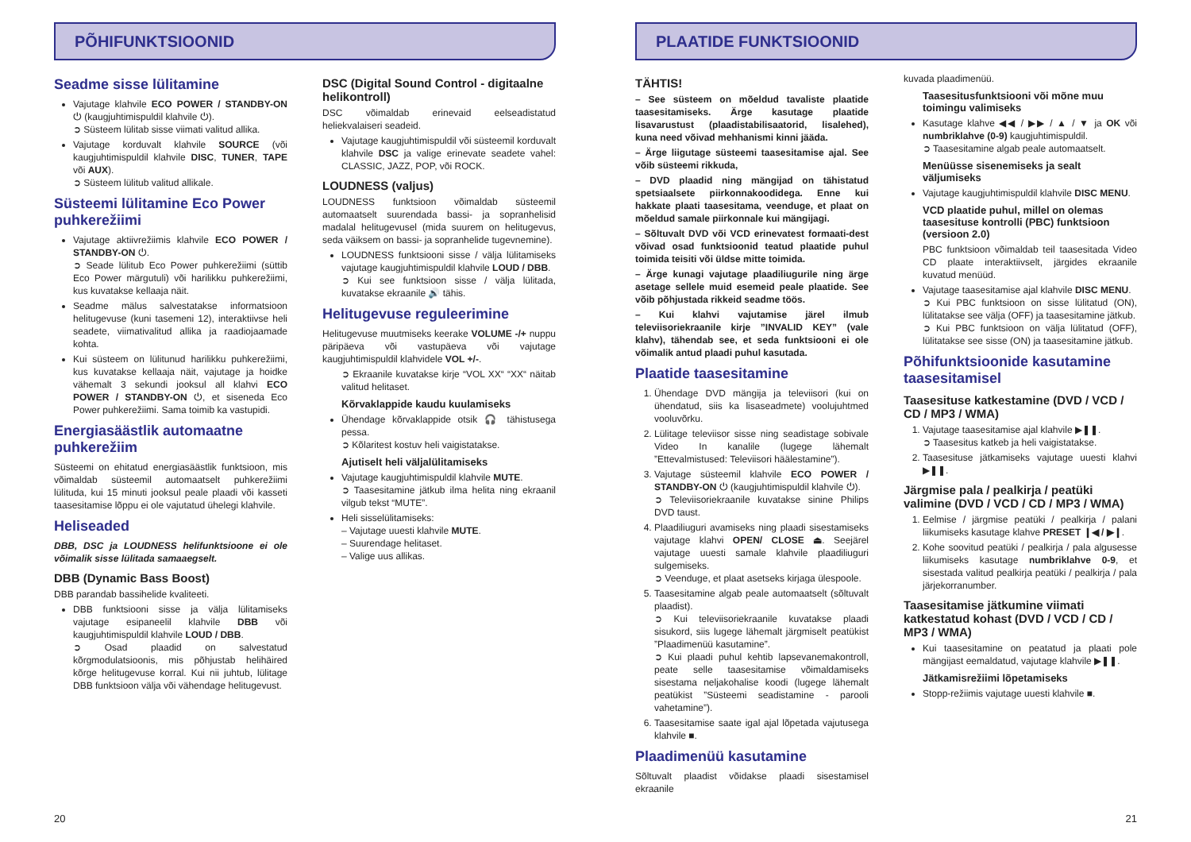PÕHIFUNKTSIOONID
Seadme sisse lülitamine
Vajutage klahvile ECO POWER / STANDBY-ON ⏻ (kaugjuhtimispuldil klahvile ⏻).
➲ Süsteem lülitab sisse viimati valitud allika.
Vajutage korduvalt klahvile SOURCE (või kaugjuhtimispuldil klahvile DISC, TUNER, TAPE või AUX).
➲ Süsteem lülitub valitud allikale.
Süsteemi lülitamine Eco Power puhkerežiimi
Vajutage aktiivrežiimis klahvile ECO POWER / STANDBY-ON ⏻.
➲ Seade lülitub Eco Power puhkerežiimi (süttib Eco Power märgutuli) või harilikku puhkerežiimi, kus kuvatakse kellaaja näit.
Seadme mälus salvestatakse informatsioon helitugevuse (kuni tasemeni 12), interaktiivse heli seadete, viimativalitud allika ja raadiojaamade kohta.
Kui süsteem on lülitunud harilikku puhkerežiimi, kus kuvatakse kellaaja näit, vajutage ja hoidke vähemalt 3 sekundi jooksul all klahvi ECO POWER / STANDBY-ON ⏻, et siseneda Eco Power puhkerežiimi. Sama toimib ka vastupidi.
Energiasäästlik automaatne puhkerežiim
Süsteemi on ehitatud energiasäästlik funktsioon, mis võimaldab süsteemil automaatselt puhkerežiimi lülituda, kui 15 minuti jooksul peale plaadi või kasseti taasesitamise lõppu ei ole vajutatud ühelegi klahvile.
Heliseaded
DBB, DSC ja LOUDNESS helifunktsioone ei ole võimalik sisse lülitada samaaegselt.
DBB (Dynamic Bass Boost)
DBB parandab bassihelide kvaliteeti.
DBB funktsiooni sisse ja välja lülitamiseks vajutage esipaneelil klahvile DBB või kaugjuhtimispuldil klahvile LOUD / DBB.
➲ Osad plaadid on salvestatud kõrgmodulatsioonis, mis põhjustab helihäired kõrge helitugevuse korral. Kui nii juhtub, lülitage DBB funktsioon välja või vähendage helitugevust.
DSC (Digital Sound Control - digitaalne helikontroll)
DSC võimaldab erinevaid eelseadistatud heliekvalaiseri seadeid.
Vajutage kaugjuhtimispuldil või süsteemil korduvalt klahvile DSC ja valige erinevate seadete vahel: CLASSIC, JAZZ, POP, või ROCK.
LOUDNESS (valjus)
LOUDNESS funktsioon võimaldab süsteemil automaatselt suurendada bassi- ja sopranhelisid madalal helitugevusel (mida suurem on helitugevus, seda väiksem on bassi- ja sopranhelide tugevnemine).
LOUDNESS funktsiooni sisse / välja lülitamiseks vajutage kaugjuhtimispuldil klahvile LOUD / DBB.
➲ Kui see funktsioon sisse / välja lülitada, kuvatakse ekraanile 🔊 tähis.
Helitugevuse reguleerimine
Helitugevuse muutmiseks keerake VOLUME -/+ nuppu päripäeva või vastupäeva või vajutage kaugjuhtimispuldil klahvidele VOL +/-.
➲ Ekraanile kuvatakse kirje “VOL XX“ “XX“ näitab valitud helitaset.
Kõrvaklappide kaudu kuulamiseks
Ühendage kõrvaklappide otsik 🎧 tähistusega pessa.
➲ Kõlaritest kostuv heli vaigistatakse.
Ajutiselt heli väljalülitamiseks
Vajutage kaugjuhtimispuldil klahvile MUTE.
➲ Taasesitamine jätkub ilma helita ning ekraanil vilgub tekst “MUTE”.
Heli sisselülitamiseks:
– Vajutage uuesti klahvile MUTE.
– Suurendage helitaset.
– Valige uus allikas.
20
PLAATIDE FUNKTSIOONID
TÄHTIS!
– See süsteem on mõeldud tavaliste plaatide taasesitamiseks. Ärge kasutage plaatide lisavarustust (plaadistabilisaatorid, lisalehed), kuna need võivad mehhanismi kinni jääda.
– Ärge liigutage süsteemi taasesitamise ajal. See võib süsteemi rikkuda,
– DVD plaadid ning mängijad on tähistatud spetsiaalsete piirkonnakoodidega. Enne kui hakkate plaati taasesitama, veenduge, et plaat on mõeldud samale piirkonnale kui mängijagi.
– Sõltuvalt DVD või VCD erinevatest formaati-dest võivad osad funktsioonid teatud plaatide puhul toimida teisiti või üldse mitte toimida.
– Ärge kunagi vajutage plaadiliugurile ning ärge asetage sellele muid esemeid peale plaatide. See võib põhjustada rikkeid seadme töös.
– Kui klahvi vajutamise järel ilmub televiisoriekraanile kirje ”INVALID KEY” (vale klahv), tähendab see, et seda funktsiooni ei ole võimalik antud plaadi puhul kasutada.
Plaatide taasesitamine
1. Ühendage DVD mängija ja televiisori (kui on ühendatud, siis ka lisaseadmete) voolujuhtmed vooluvõrku.
2. Lülitage televiisor sisse ning seadistage sobivale Video In kanalile (lugege lähemalt ”Ettevalmistused: Televiisori häälestamine”).
3. Vajutage süsteemil klahvile ECO POWER / STANDBY-ON ⏻ (kaugjuhtimispuldil klahvile ⏻).
➲ Televiisoriekraanile kuvatakse sinine Philips DVD taust.
4. Plaadiliuguri avamiseks ning plaadi sisestamiseks vajutage klahvi OPEN/ CLOSE ⏏. Seejärel vajutage uuesti samale klahvile plaadiliuguri sulgemiseks.
➲ Veenduge, et plaat asetseks kirjaga ülespoole.
5. Taasesitamine algab peale automaatselt (sõltuvalt plaadist).
➲ Kui televiisoriekraanile kuvatakse plaadi sisukord, siis lugege lähemalt järgmiselt peatükist ”Plaadimenüü kasutamine”.
➲ Kui plaadi puhul kehtib lapsevanemakontroll, peate selle taasesitamise võimaldamiseks sisestama neljakohalise koodi (lugege lähemalt peatükist ”Süsteemi seadistamine - parooli vahetamine”).
6. Taasesitamise saate igal ajal lõpetada vajutusega klahvile ■.
Plaadimenüü kasutamine
Sõltuvalt plaadist võidakse plaadi sisestamisel ekraanile
kuvada plaadimenüü.
Taasesitusfunktsiooni või mõne muu toimingu valimiseks
Kasutage klahve ◀◀ / ▶▶ / ▲ / ▼ ja OK või numbriklahve (0-9) kaugjuhtimispuldil.
➲ Taasesitamine algab peale automaatselt.
Menüüsse sisenemiseks ja sealt väljumiseks
Vajutage kaugjuhtimispuldil klahvile DISC MENU.
VCD plaatide puhul, millel on olemas taasesituse kontrolli (PBC) funktsioon (versioon 2.0)
PBC funktsioon võimaldab teil taasesitada Video CD plaate interaktiivselt, järgides ekraanile kuvatud menüüd.
Vajutage taasesitamise ajal klahvile DISC MENU.
➲ Kui PBC funktsioon on sisse lülitatud (ON), lülitatakse see välja (OFF) ja taasesitamine jätkub.
➲ Kui PBC funktsioon on välja lülitatud (OFF), lülitatakse see sisse (ON) ja taasesitamine jätkub.
Põhifunktsioonide kasutamine taasesitamisel
Taasesituse katkestamine (DVD / VCD / CD / MP3 / WMA)
1. Vajutage taasesitamise ajal klahvile ▶❚❚.
➲ Taasesitus katkeb ja heli vaigistatakse.
2. Taasesituse jätkamiseks vajutage uuesti klahvi ▶❚❚.
Järgmise pala / pealkirja / peatüki valimine (DVD / VCD / CD / MP3 / WMA)
1. Eelmise / järgmise peatüki / pealkirja / palani liikumiseks kasutage klahve PRESET ❙◀ / ▶❙.
2. Kohe soovitud peatüki / pealkirja / pala algusesse liikumiseks kasutage numbriklahve 0-9, et sisestada valitud pealkirja peatüki / pealkirja / pala järjekorranumber.
Taasesitamise jätkumine viimati katkestatud kohast (DVD / VCD / CD / MP3 / WMA)
Kui taasesitamine on peatatud ja plaati pole mängijast eemaldatud, vajutage klahvile ▶❚❚.
Jätkamisrežiimi lõpetamiseks
Stopp-režiimis vajutage uuesti klahvile ■.
21